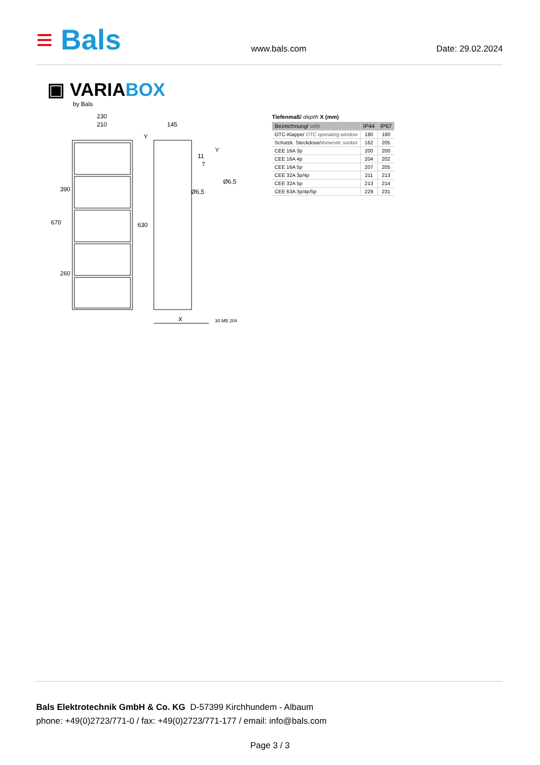≡ Bals
www.bals.com
Date: 29.02.2024
▣ VARIABOX
by Bals
230
210
145
Y
Y
11
7
X
30 MB 204
670
390
260
630
Ø6,5
Ø6,5
Tiefenmaß/ depth X (mm)
| Bezeichnung/ with | IP44 | IP67 |
| --- | --- | --- |
| OTC-Klappe/ OTC operating window | 180 | 180 |
| Schutzk. Steckdose/ domestic socket | 162 | 205 |
| CEE 16A 3p | 200 | 200 |
| CEE 16A 4p | 204 | 202 |
| CEE 16A 5p | 207 | 205 |
| CEE 32A 3p/4p | 211 | 213 |
| CEE 32A 5p | 213 | 214 |
| CEE 63A 3p/4p/5p | 229 | 231 |
Bals Elektrotechnik GmbH & Co. KG D-57399 Kirchhundem - Albaum
phone: +49(0)2723/771-0 / fax: +49(0)2723/771-177 / email: info@bals.com
Page 3 / 3